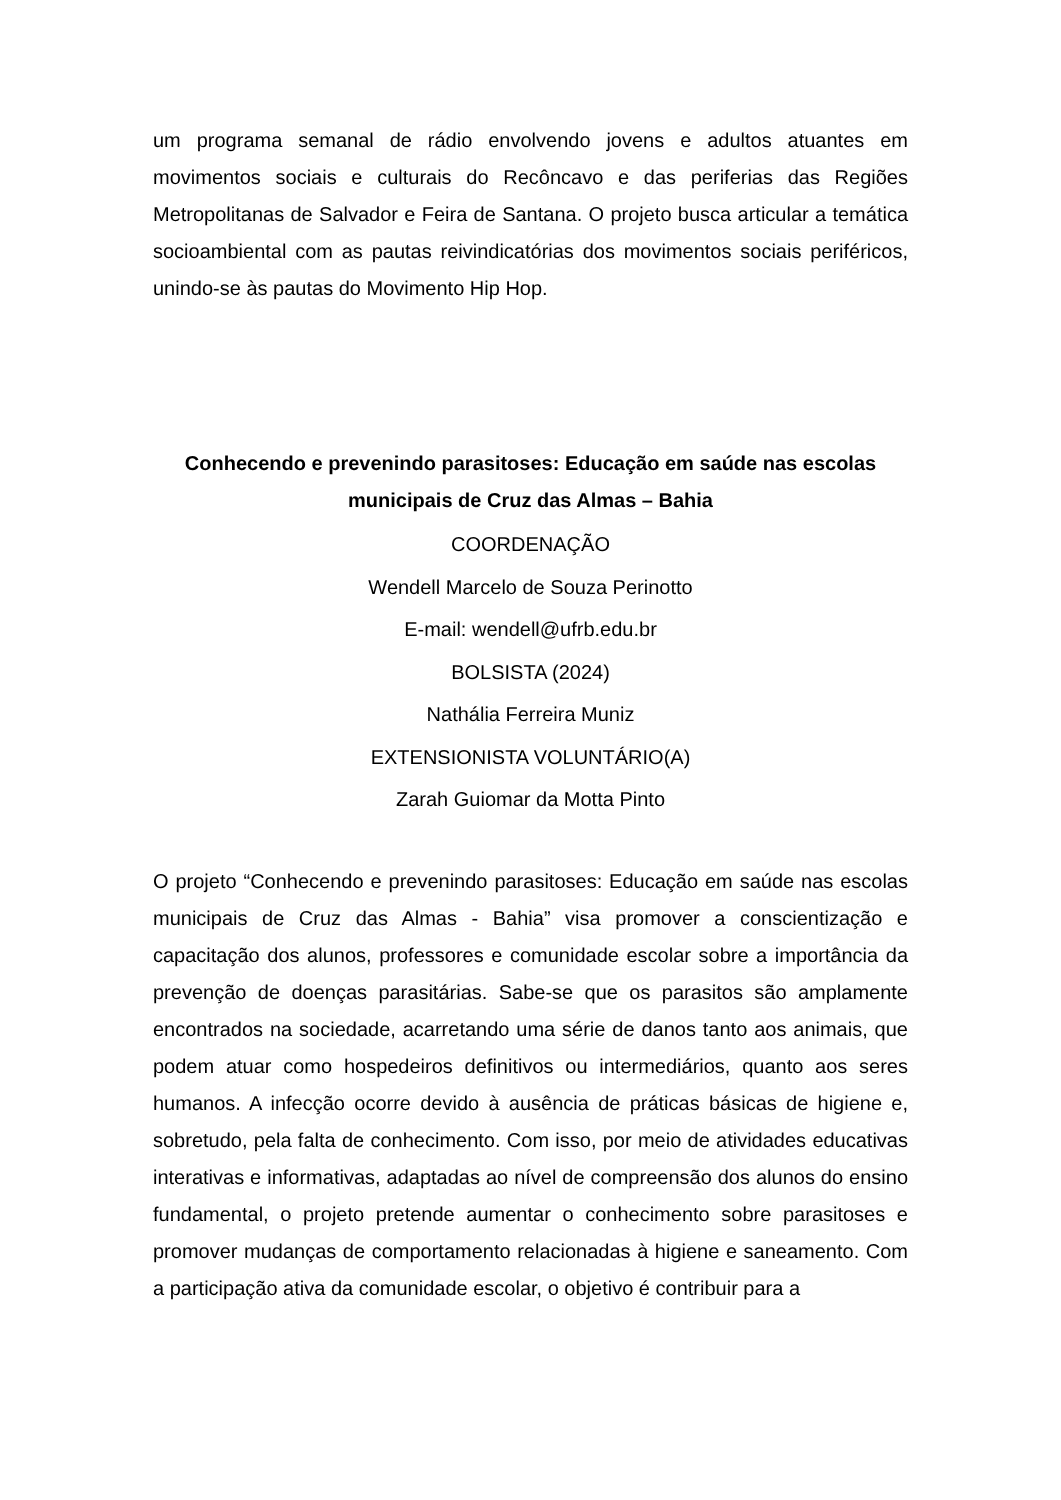um programa semanal de rádio envolvendo jovens e adultos atuantes em movimentos sociais e culturais do Recôncavo e das periferias das Regiões Metropolitanas de Salvador e Feira de Santana. O projeto busca articular a temática socioambiental com as pautas reivindicatórias dos movimentos sociais periféricos, unindo-se às pautas do Movimento Hip Hop.
Conhecendo e prevenindo parasitoses: Educação em saúde nas escolas municipais de Cruz das Almas – Bahia
COORDENAÇÃO
Wendell Marcelo de Souza Perinotto
E-mail: wendell@ufrb.edu.br
BOLSISTA (2024)
Nathália Ferreira Muniz
EXTENSIONISTA VOLUNTÁRIO(A)
Zarah Guiomar da Motta Pinto
O projeto “Conhecendo e prevenindo parasitoses: Educação em saúde nas escolas municipais de Cruz das Almas - Bahia” visa promover a conscientização e capacitação dos alunos, professores e comunidade escolar sobre a importância da prevenção de doenças parasitárias. Sabe-se que os parasitos são amplamente encontrados na sociedade, acarretando uma série de danos tanto aos animais, que podem atuar como hospedeiros definitivos ou intermediários, quanto aos seres humanos. A infecção ocorre devido à ausência de práticas básicas de higiene e, sobretudo, pela falta de conhecimento. Com isso, por meio de atividades educativas interativas e informativas, adaptadas ao nível de compreensão dos alunos do ensino fundamental, o projeto pretende aumentar o conhecimento sobre parasitoses e promover mudanças de comportamento relacionadas à higiene e saneamento. Com a participação ativa da comunidade escolar, o objetivo é contribuir para a